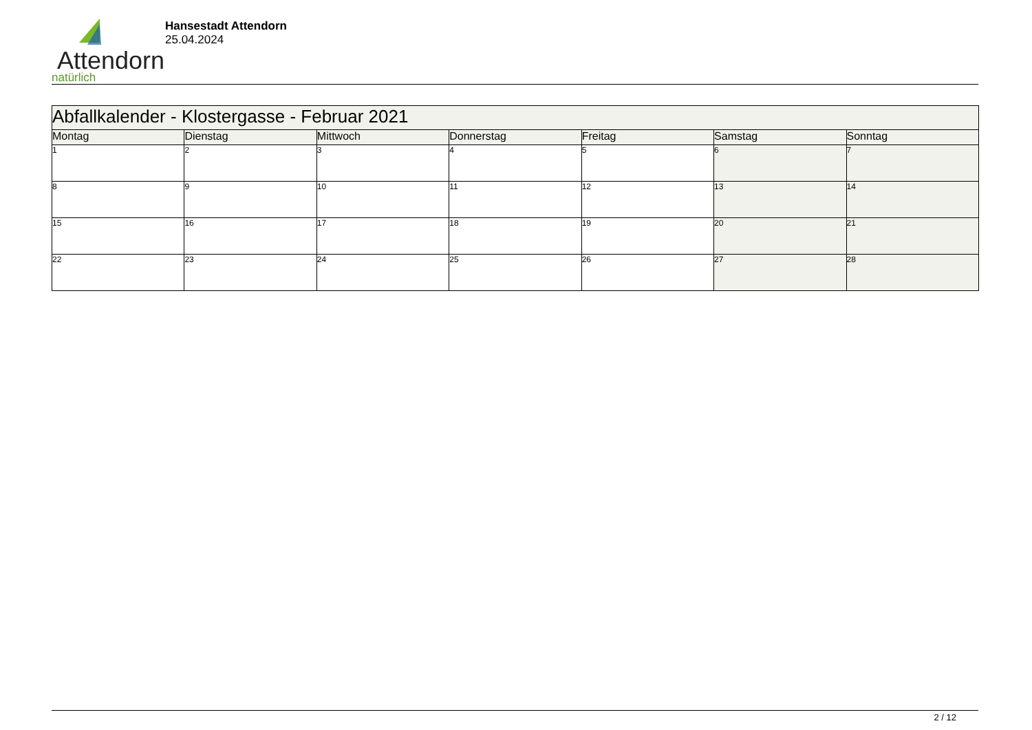Attendorn
natürlich
Hansestadt Attendorn
25.04.2024
| Abfallkalender - Klostergasse - Februar 2021 | | | | | | |
| Montag | Dienstag | Mittwoch | Donnerstag | Freitag | Samstag | Sonntag |
| 1 | 2 | 3 | 4 | 5 | 6 | 7 |
| 8 | 9 | 10 | 11 | 12 | 13 | 14 |
| 15 | 16 | 17 | 18 | 19 | 20 | 21 |
| 22 | 23 | 24 | 25 | 26 | 27 | 28 |
2 / 12